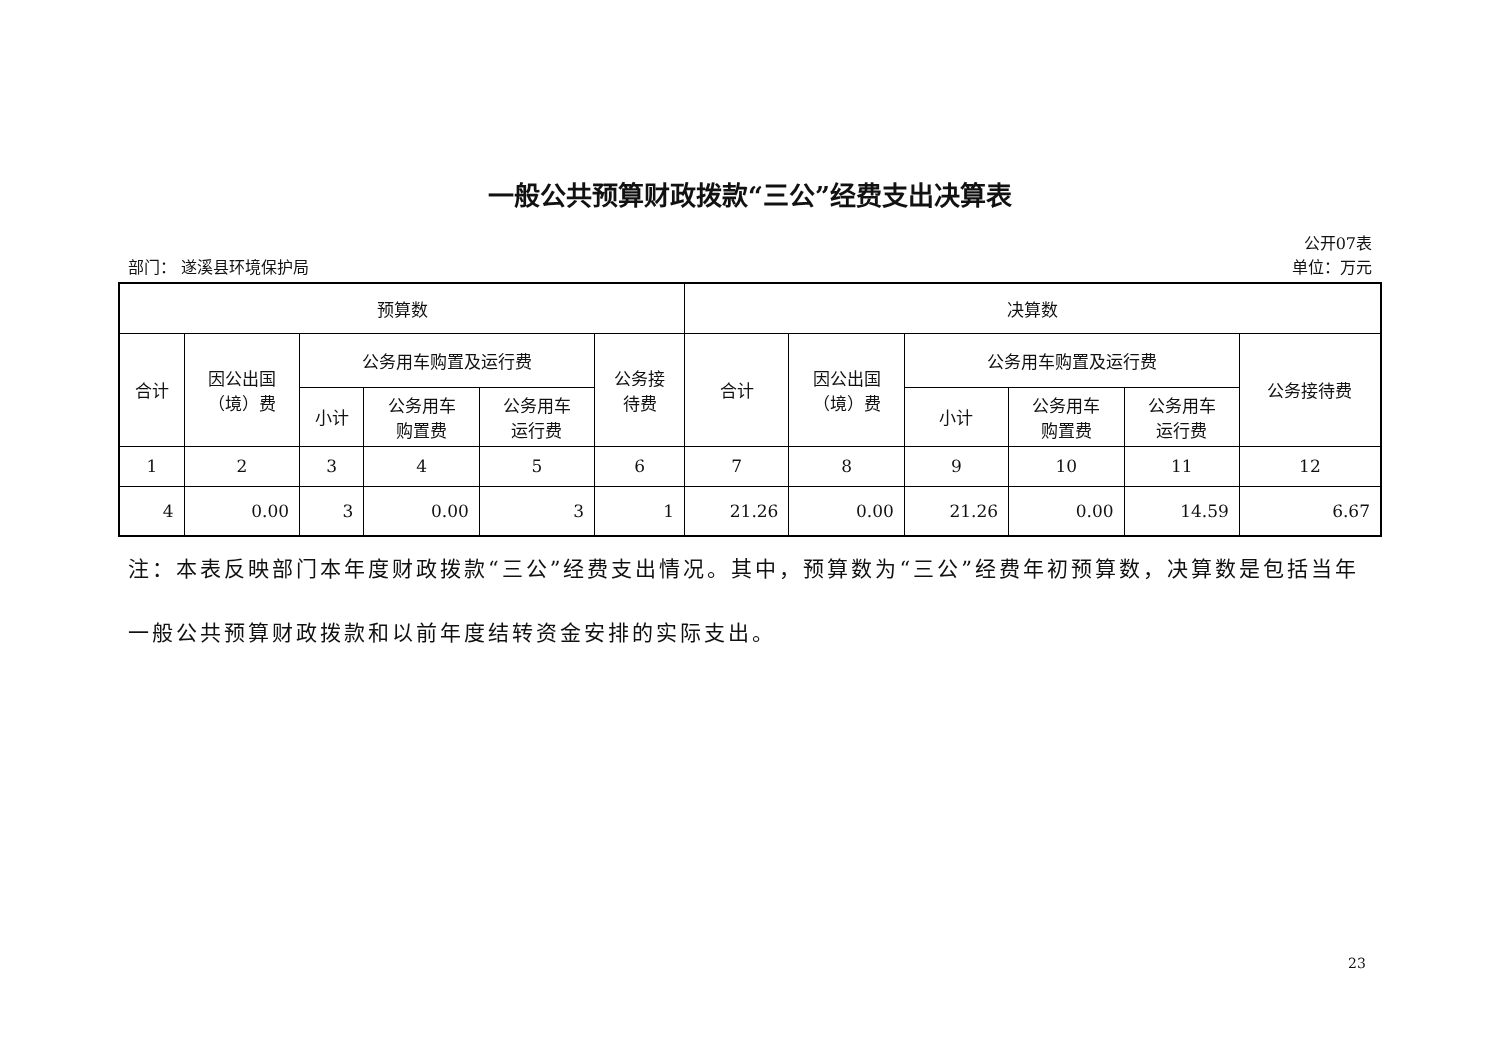一般公共预算财政拨款“三公”经费支出决算表
公开07表
部门： 遂溪县环境保护局 单位：万元
| 预算数 | | | | | | 决算数 | | | | | |
| --- | --- | --- | --- | --- | --- | --- | --- | --- | --- | --- | --- |
| 合计 | 因公出国 （境）费 | 公务用车购置及运行费 | | | 公务接 待费 | 合计 | 因公出国 （境）费 | 公务用车购置及运行费 | | | 公务接待费 |
| | | 小计 | 公务用车 购置费 | 公务用车 运行费 | | | | 小计 | 公务用车 购置费 | 公务用车 运行费 | |
| 1 | 2 | 3 | 4 | 5 | 6 | 7 | 8 | 9 | 10 | 11 | 12 |
| 4 | 0.00 | 3 | 0.00 | 3 | 1 | 21.26 | 0.00 | 21.26 | 0.00 | 14.59 | 6.67 |
注：本表反映部门本年度财政拨款“三公”经费支出情况。其中，预算数为“三公”经费年初预算数，决算数是包括当年一般公共预算财政拨款和以前年度结转资金安排的实际支出。
23